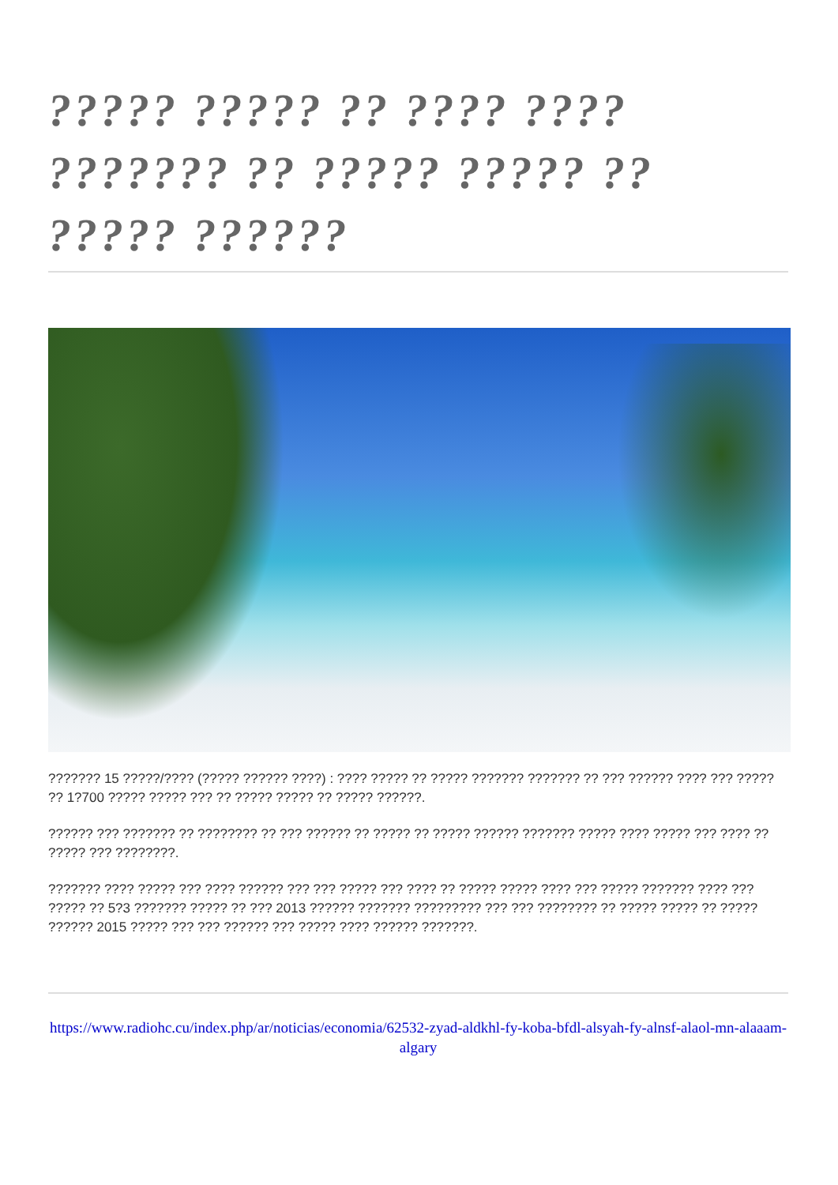????? ????? ?? ???? ???? ??????? ?? ????? ????? ?? ????? ??????
??????? 15 ?????/???? (????? ?????? ????) : ???? ????? ?? ????? ??????? ??????? ?? ??? ?????? ???? ??? ????? ?? 1?700 ????? ????? ??? ?? ????? ????? ?? ????? ??????.
?????? ??? ??????? ?? ???????? ?? ??? ?????? ?? ????? ?? ????? ?????? ??????? ????? ???? ????? ??? ???? ?? ????? ??? ????????.
??????? ???? ????? ??? ???? ?????? ??? ??? ????? ??? ???? ?? ????? ????? ???? ??? ????? ??????? ???? ??? ????? ?? 5?3 ??????? ????? ?? ??? 2013 ?????? ??????? ????????? ??? ??? ???????? ?? ????? ????? ?? ????? ?????? 2015 ????? ??? ??? ?????? ??? ????? ???? ?????? ???????.
https://www.radiohc.cu/index.php/ar/noticias/economia/62532-zyad-aldkhl-fy-koba-bfdl-alsyah-fy-alnsf-alaol-mn-alaaam-algary